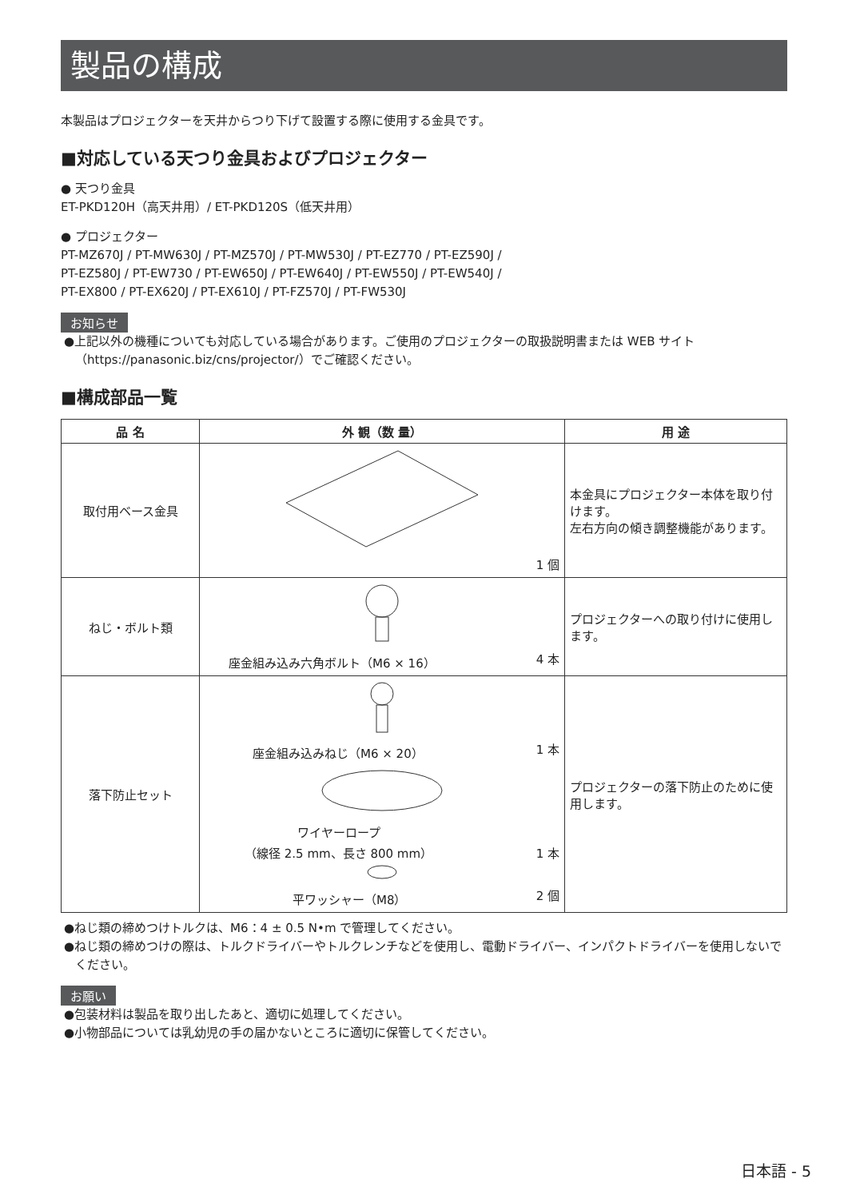製品の構成
本製品はプロジェクターを天井からつり下げて設置する際に使用する金具です。
■対応している天つり金具およびプロジェクター
● 天つり金具
ET-PKD120H（高天井用）/ ET-PKD120S（低天井用）
● プロジェクター
PT-MZ670J / PT-MW630J / PT-MZ570J / PT-MW530J / PT-EZ770 / PT-EZ590J /
PT-EZ580J / PT-EW730 / PT-EW650J / PT-EW640J / PT-EW550J / PT-EW540J /
PT-EX800 / PT-EX620J / PT-EX610J / PT-FZ570J / PT-FW530J
お知らせ
●上記以外の機種についても対応している場合があります。ご使用のプロジェクターの取扱説明書または WEB サイト（https://panasonic.biz/cns/projector/）でご確認ください。
■構成部品一覧
| 品 名 | 外 観（数 量） | 用 途 |
| --- | --- | --- |
| 取付用ベース金具 | 1 個 | 本金具にプロジェクター本体を取り付けます。 左右方向の傾き調整機能があります。 |
| ねじ・ボルト類 | 座金組み込み六角ボルト（M6 × 16） 4 本 | プロジェクターへの取り付けに使用します。 |
| 落下防止セット | 座金組み込みねじ（M6 × 20） 1 本 ワイヤーロープ （線径 2.5 mm、長さ 800 mm） 1 本 平ワッシャー（M8） 2 個 | プロジェクターの落下防止のために使用します。 |
●ねじ類の締めつけトルクは、M6：4 ± 0.5 N•m で管理してください。
●ねじ類の締めつけの際は、トルクドライバーやトルクレンチなどを使用し、電動ドライバー、インパクトドライバーを使用しないでください。
お願い
●包装材料は製品を取り出したあと、適切に処理してください。
●小物部品については乳幼児の手の届かないところに適切に保管してください。
日本語 - 5